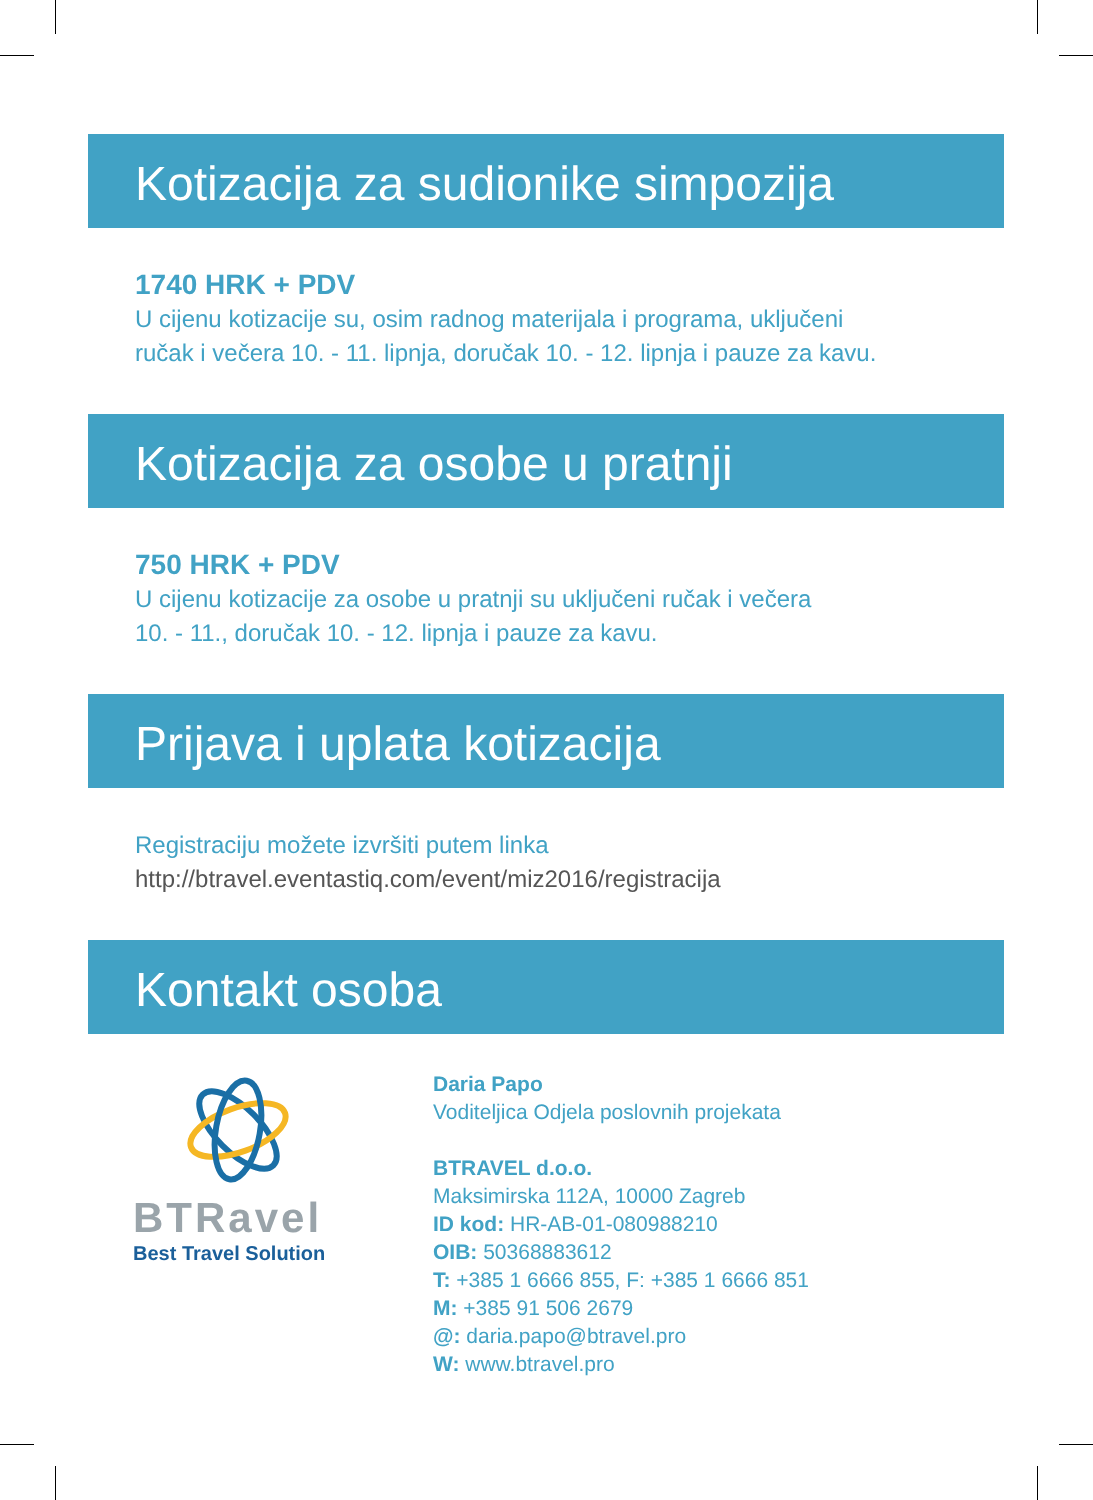Kotizacija za sudionike simpozija
1740 HRK + PDV
U cijenu kotizacije su, osim radnog materijala i programa, uključeni
ručak i večera 10. - 11. lipnja, doručak 10. - 12. lipnja i pauze za kavu.
Kotizacija za osobe u pratnji
750 HRK + PDV
U cijenu kotizacije za osobe u pratnji su uključeni ručak i večera
10. - 11., doručak 10. - 12. lipnja i pauze za kavu.
Prijava i uplata kotizacija
Registraciju možete izvršiti putem linka
http://btravel.eventastiq.com/event/miz2016/registracija
Kontakt osoba
BTRavel
Best Travel Solution
Daria Papo
Voditeljica Odjela poslovnih projekata
BTRAVEL d.o.o.
Maksimirska 112A, 10000 Zagreb
ID kod: HR-AB-01-080988210
OIB: 50368883612
T: +385 1 6666 855, F: +385 1 6666 851
M: +385 91 506 2679
@: daria.papo@btravel.pro
W: www.btravel.pro